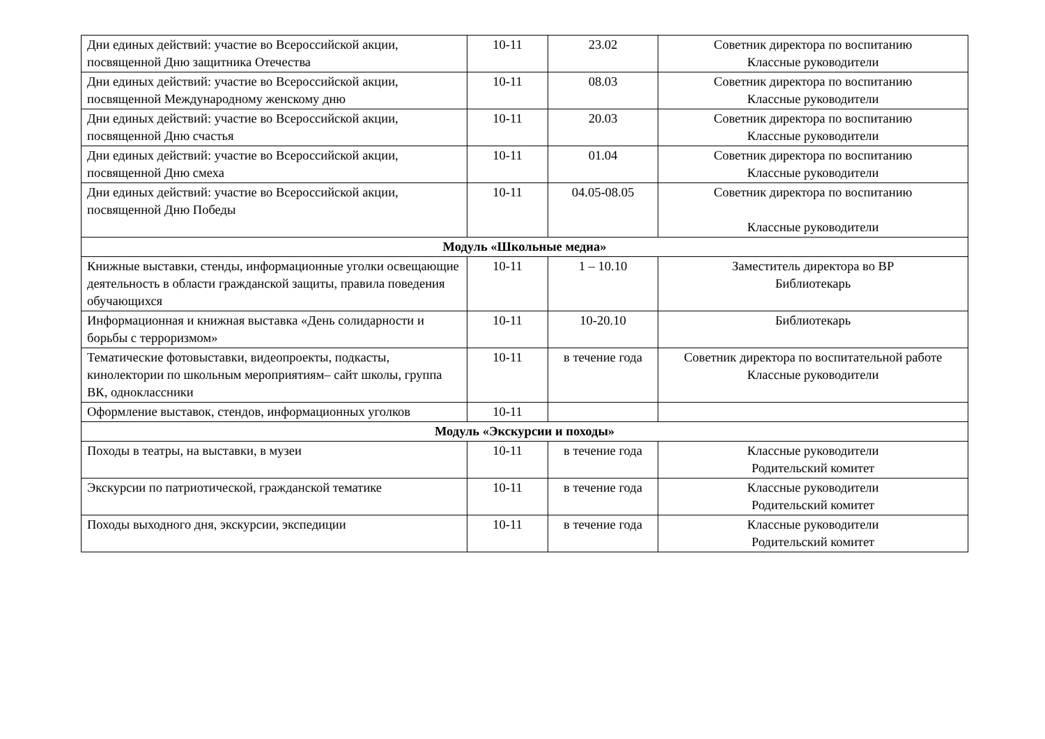| Дни единых действий: участие во Всероссийской акции, посвященной Дню защитника Отечества | 10-11 | 23.02 | Советник директора по воспитанию Классные руководители |
| Дни единых действий: участие во Всероссийской акции, посвященной Международному женскому дню | 10-11 | 08.03 | Советник директора по воспитанию Классные руководители |
| Дни единых действий: участие во Всероссийской акции, посвященной Дню счастья | 10-11 | 20.03 | Советник директора по воспитанию Классные руководители |
| Дни единых действий: участие во Всероссийской акции, посвященной Дню смеха | 10-11 | 01.04 | Советник директора по воспитанию Классные руководители |
| Дни единых действий: участие во Всероссийской акции, посвященной Дню Победы | 10-11 | 04.05-08.05 | Советник директора по воспитанию Классные руководители |
| Модуль «Школьные медиа» | | | |
| Книжные выставки, стенды, информационные уголки освещающие деятельность в области гражданской защиты, правила поведения обучающихся | 10-11 | 1 – 10.10 | Заместитель директора во ВР Библиотекарь |
| Информационная и книжная выставка «День солидарности и борьбы с терроризмом» | 10-11 | 10-20.10 | Библиотекарь |
| Тематические фотовыставки, видеопроекты, подкасты, кинолектории по школьным мероприятиям– сайт школы, группа ВК, одноклассники | 10-11 | в течение года | Советник директора по воспитательной работе Классные руководители |
| Оформление выставок, стендов, информационных уголков | 10-11 | | |
| Модуль «Экскурсии и походы» | | | |
| Походы в театры, на выставки, в музеи | 10-11 | в течение года | Классные руководители Родительский комитет |
| Экскурсии по патриотической, гражданской тематике | 10-11 | в течение года | Классные руководители Родительский комитет |
| Походы выходного дня, экскурсии, экспедиции | 10-11 | в течение года | Классные руководители Родительский комитет |